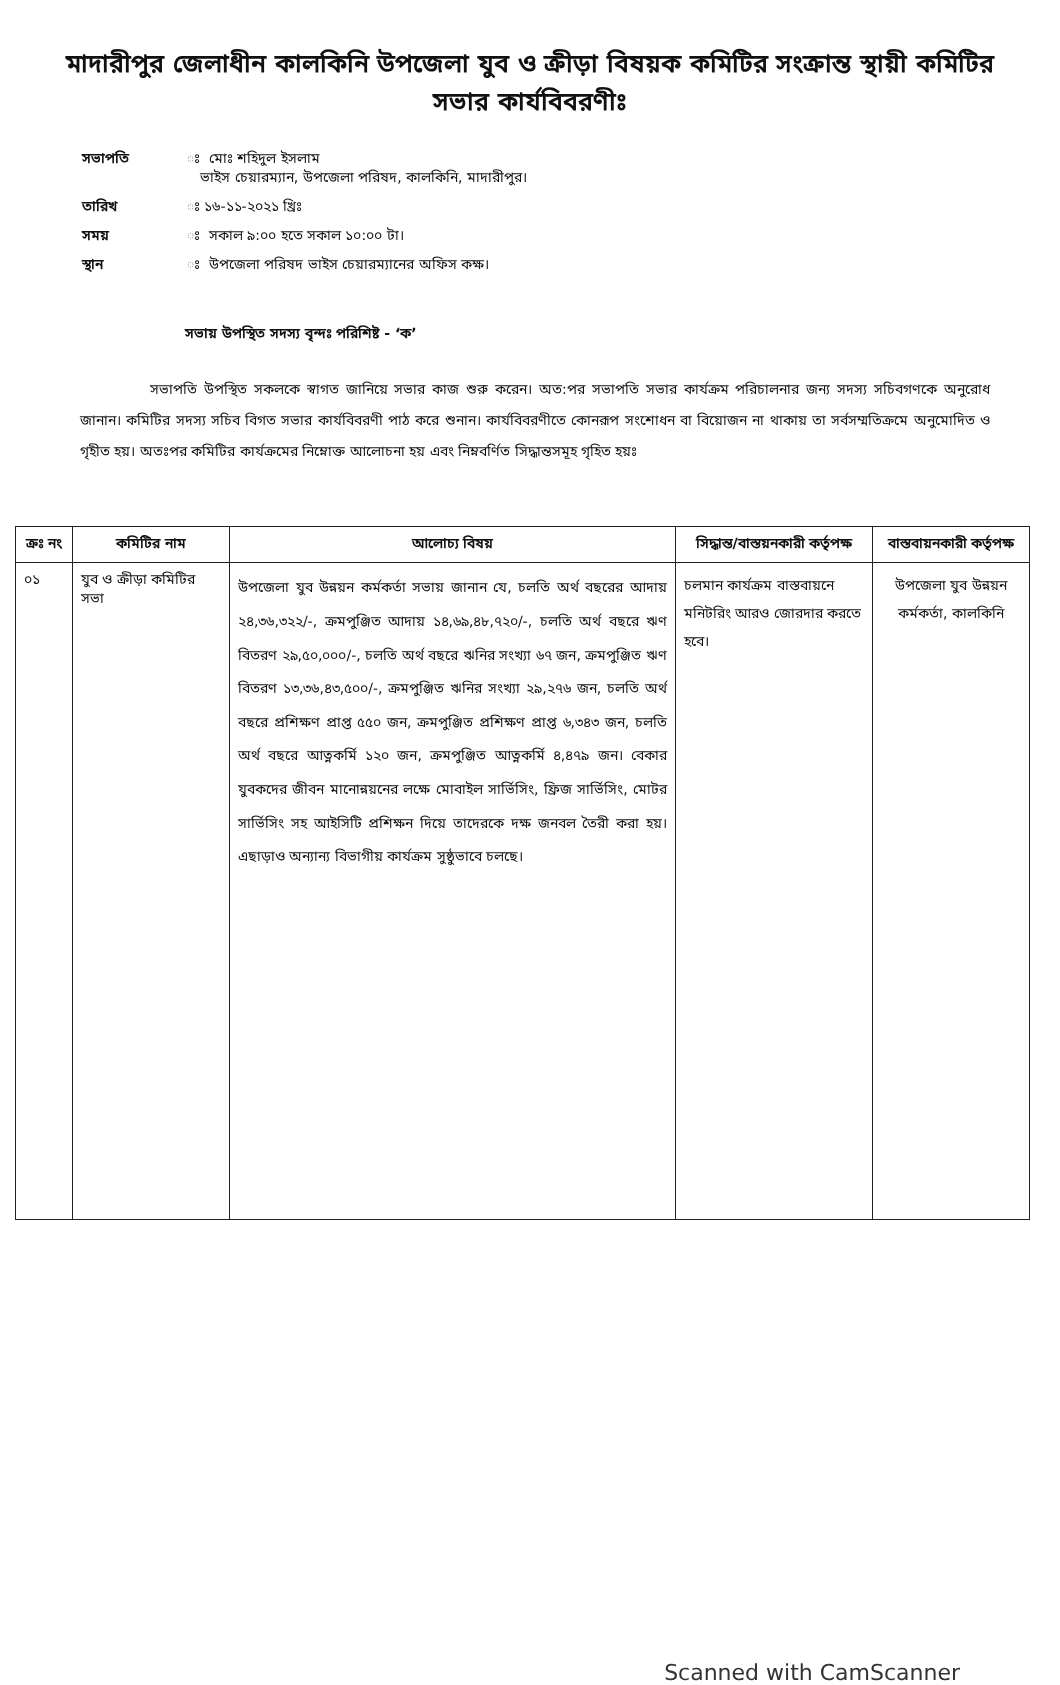মাদারীপুর জেলাধীন কালকিনি উপজেলা যুব ও ক্রীড়া বিষয়ক কমিটির সংক্রান্ত স্থায়ী কমিটির সভার কার্যবিবরণীঃ
সভাপতি ঃ মোঃ শহিদুল ইসলাম
ভাইস চেয়ারম্যান, উপজেলা পরিষদ, কালকিনি, মাদারীপুর।
তারিখ ঃ ১৬-১১-২০২১ খ্রিঃ
সময় ঃ সকাল ৯:০০ হতে সকাল ১০:০০ টা।
স্থান ঃ উপজেলা পরিষদ ভাইস চেয়ারম্যানের অফিস কক্ষ।
সভায় উপস্থিত সদস্য বৃন্দঃ পরিশিষ্ট - ‘ক’
সভাপতি উপস্থিত সকলকে স্বাগত জানিয়ে সভার কাজ শুরু করেন। অত:পর সভাপতি সভার কার্যক্রম পরিচালনার জন্য সদস্য সচিবগণকে অনুরোধ জানান। কমিটির সদস্য সচিব বিগত সভার কার্যবিবরণী পাঠ করে শুনান। কার্যবিবরণীতে কোনরূপ সংশোধন বা বিয়োজন না থাকায় তা সর্বসম্মতিক্রমে অনুমোদিত ও গৃহীত হয়। অতঃপর কমিটির কার্যক্রমের নিম্নোক্ত আলোচনা হয় এবং নিম্নবর্ণিত সিদ্ধান্তসমূহ গৃহিত হয়ঃ
| ক্রঃ নং | কমিটির নাম | আলোচ্য বিষয় | সিদ্ধান্ত/বাস্তয়নকারী কর্তৃপক্ষ | বাস্তবায়নকারী কর্তৃপক্ষ |
| --- | --- | --- | --- | --- |
| ০১ | যুব ও ক্রীড়া কমিটির সভা | উপজেলা যুব উন্নয়ন কর্মকর্তা সভায় জানান যে, চলতি অর্থ বছরের আদায় ২৪,৩৬,৩২২/-, ক্রমপুঞ্জিত আদায় ১৪,৬৯,৪৮,৭২০/-, চলতি অর্থ বছরে ঋণ বিতরণ ২৯,৫০,০০০/-, চলতি অর্থ বছরে ঋনির সংখ্যা ৬৭ জন, ক্রমপুঞ্জিত ঋণ বিতরণ ১৩,৩৬,৪৩,৫০০/-, ক্রমপুঞ্জিত ঋনির সংখ্যা ২৯,২৭৬ জন, চলতি অর্থ বছরে প্রশিক্ষণ প্রাপ্ত ৫৫০ জন, ক্রমপুঞ্জিত প্রশিক্ষণ প্রাপ্ত ৬,৩৪৩ জন, চলতি অর্থ বছরে আত্নকর্মি ১২০ জন, ক্রমপুঞ্জিত আত্নকর্মি ৪,৪৭৯ জন। বেকার যুবকদের জীবন মানোন্নয়নের লক্ষে মোবাইল সার্ভিসিং, ফ্রিজ সার্ভিসিং, মোটর সার্ভিসিং সহ আইসিটি প্রশিক্ষন দিয়ে তাদেরকে দক্ষ জনবল তৈরী করা হয়। এছাড়াও অন্যান্য বিভাগীয় কার্যক্রম সুষ্ঠুভাবে চলছে। | চলমান কার্যক্রম বাস্তবায়নে মনিটরিং আরও জোরদার করতে হবে। | উপজেলা যুব উন্নয়ন কর্মকর্তা, কালকিনি |
Scanned with CamScanner